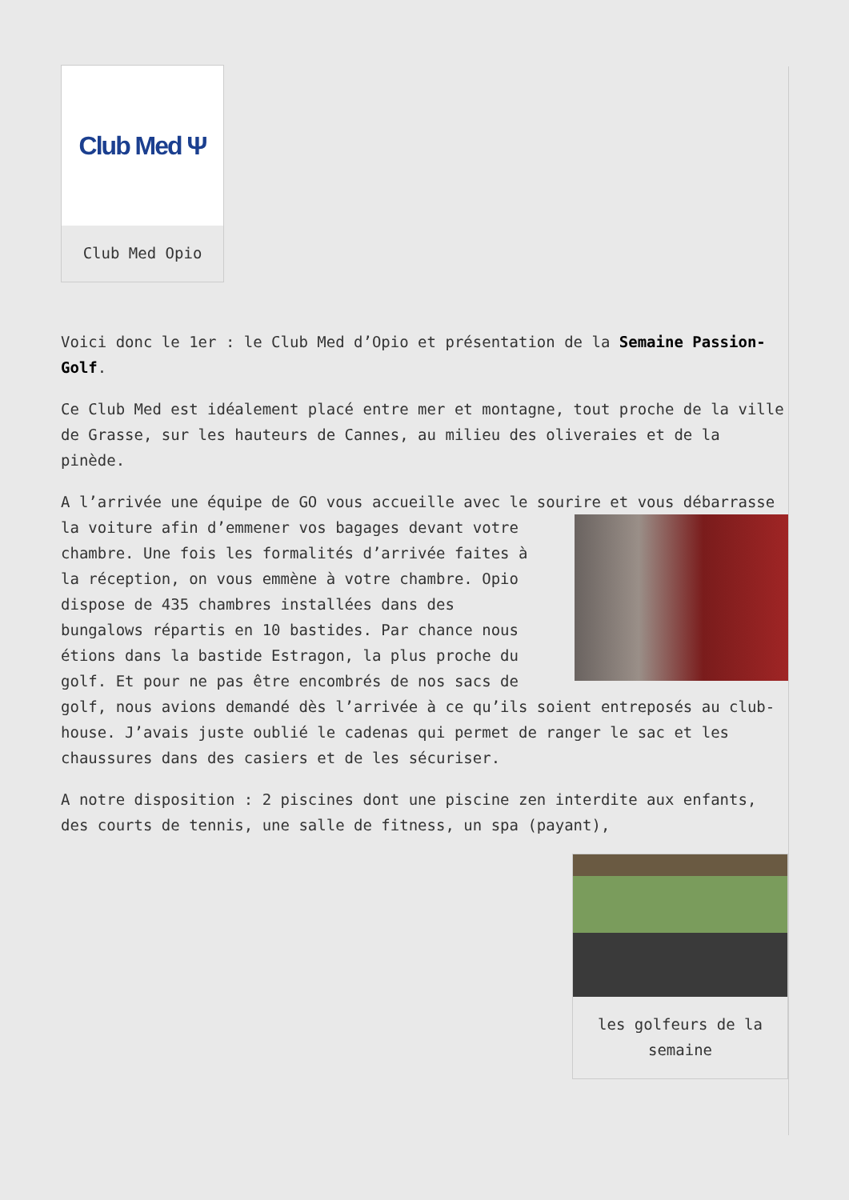Club Med Ψ
Club Med Opio
Voici donc le 1er : le Club Med d’Opio et présentation de la Semaine Passion-Golf.
Ce Club Med est idéalement placé entre mer et montagne, tout proche de la ville de Grasse, sur les hauteurs de Cannes, au milieu des oliveraies et de la pinède.
A l’arrivée une équipe de GO vous accueille avec le sourire et vous débarrasse la voiture afin d’emmener vos bagages devant votre chambre. Une fois les formalités d’arrivée faites à la réception, on vous emmène à votre chambre. Opio dispose de 435 chambres installées dans des bungalows répartis en 10 bastides. Par chance nous étions dans la bastide Estragon, la plus proche du golf. Et pour ne pas être encombrés de nos sacs de golf, nous avions demandé dès l’arrivée à ce qu’ils soient entreposés au club-house. J’avais juste oublié le cadenas qui permet de ranger le sac et les chaussures dans des casiers et de les sécuriser.
A notre disposition : 2 piscines dont une piscine zen interdite aux enfants, des courts de tennis, une salle de fitness, un spa (payant),
les golfeurs de la semaine